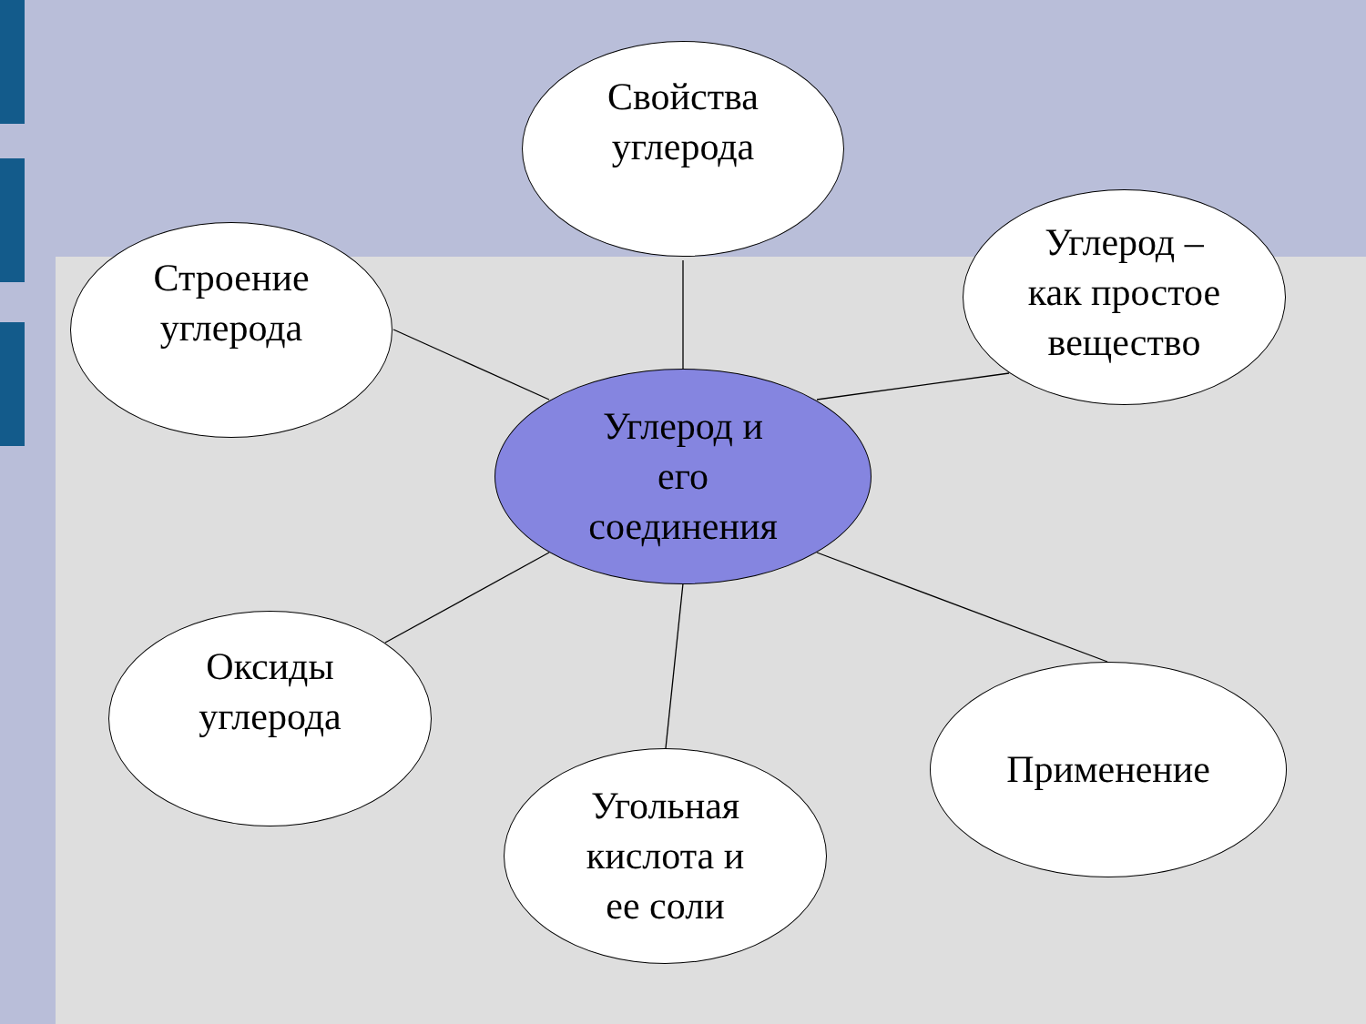Свойства
углерода
Строение
углерода
Углерод –
как простое
вещество
Углерод и
его
соединения
Оксиды
углерода
Угольная
кислота и
ее соли
Применение